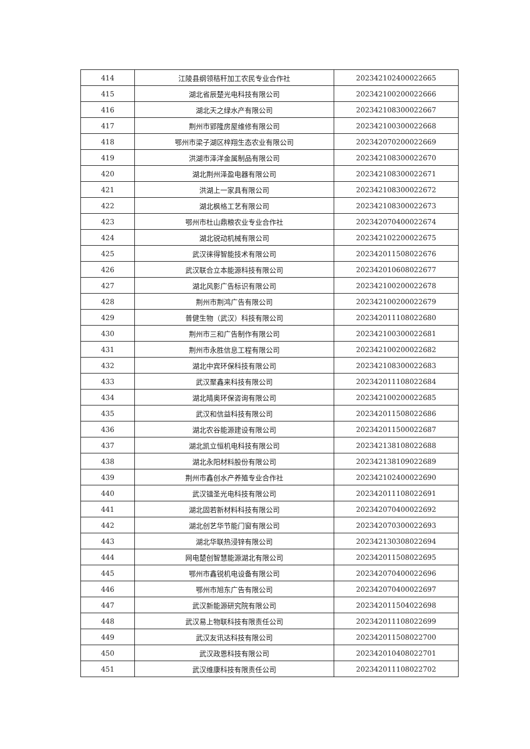| 414 | 江陵县纲领秸秆加工农民专业合作社 | 202342102400022665 |
| 415 | 湖北省辰楚光电科技有限公司 | 202342100200022666 |
| 416 | 湖北天之绿水产有限公司 | 202342108300022667 |
| 417 | 荆州市郢隆房屋维修有限公司 | 202342100300022668 |
| 418 | 鄂州市梁子湖区梓翔生态农业有限公司 | 202342070200022669 |
| 419 | 洪湖市泽洋金属制品有限公司 | 202342108300022670 |
| 420 | 湖北荆州泽盈电器有限公司 | 202342108300022671 |
| 421 | 洪湖上一家具有限公司 | 202342108300022672 |
| 422 | 湖北枫格工艺有限公司 | 202342108300022673 |
| 423 | 鄂州市杜山鼎粮农业专业合作社 | 202342070400022674 |
| 424 | 湖北锐动机械有限公司 | 202342102200022675 |
| 425 | 武汉徕得智能技术有限公司 | 202342011508022676 |
| 426 | 武汉联合立本能源科技有限公司 | 202342010608022677 |
| 427 | 湖北风影广告标识有限公司 | 202342100200022678 |
| 428 | 荆州市荆鸿广告有限公司 | 202342100200022679 |
| 429 | 普健生物（武汉）科技有限公司 | 202342011108022680 |
| 430 | 荆州市三和广告制作有限公司 | 202342100300022681 |
| 431 | 荆州市永胜信息工程有限公司 | 202342100200022682 |
| 432 | 湖北中宾环保科技有限公司 | 202342108300022683 |
| 433 | 武汉聚鑫来科技有限公司 | 202342011108022684 |
| 434 | 湖北晴奥环保咨询有限公司 | 202342100200022685 |
| 435 | 武汉和信益科技有限公司 | 202342011508022686 |
| 436 | 湖北农谷能源建设有限公司 | 202342011500022687 |
| 437 | 湖北凯立恒机电科技有限公司 | 202342138108022688 |
| 438 | 湖北永阳材料股份有限公司 | 202342138109022689 |
| 439 | 荆州市鑫创水产养殖专业合作社 | 202342102400022690 |
| 440 | 武汉镭圣光电科技有限公司 | 202342011108022691 |
| 441 | 湖北固若新材料科技有限公司 | 202342070400022692 |
| 442 | 湖北创艺华节能门窗有限公司 | 202342070300022693 |
| 443 | 湖北华联热浸锌有限公司 | 202342130308022694 |
| 444 | 网电楚创智慧能源湖北有限公司 | 202342011508022695 |
| 445 | 鄂州市鑫锐机电设备有限公司 | 202342070400022696 |
| 446 | 鄂州市旭东广告有限公司 | 202342070400022697 |
| 447 | 武汉新能源研究院有限公司 | 202342011504022698 |
| 448 | 武汉易上物联科技有限责任公司 | 202342011108022699 |
| 449 | 武汉友讯达科技有限公司 | 202342011508022700 |
| 450 | 武汉政恩科技有限公司 | 202342010408022701 |
| 451 | 武汉维康科技有限责任公司 | 202342011108022702 |